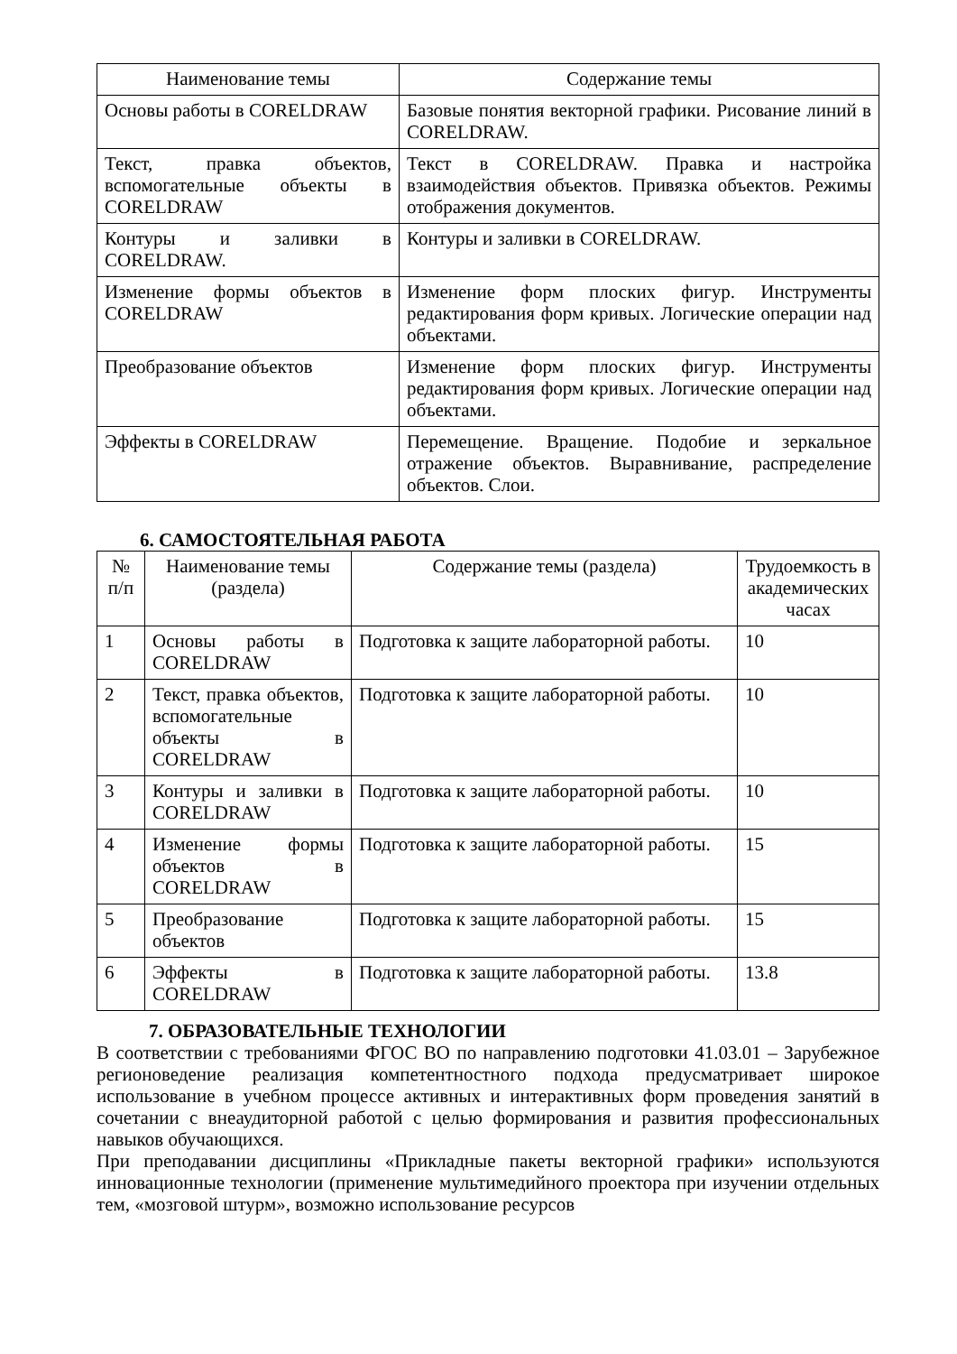| Наименование темы | Содержание темы |
| --- | --- |
| Основы работы в CORELDRAW | Базовые понятия векторной графики. Рисование линий в CORELDRAW. |
| Текст, правка объектов, вспомогательные объекты в CORELDRAW | Текст в CORELDRAW. Правка и настройка взаимодействия объектов. Привязка объектов. Режимы отображения документов. |
| Контуры и заливки в CORELDRAW. | Контуры и заливки в CORELDRAW. |
| Изменение формы объектов в CORELDRAW | Изменение форм плоских фигур. Инструменты редактирования форм кривых. Логические операции над объектами. |
| Преобразование объектов | Изменение форм плоских фигур. Инструменты редактирования форм кривых. Логические операции над объектами. |
| Эффекты в CORELDRAW | Перемещение. Вращение. Подобие и зеркальное отражение объектов. Выравнивание, распределение объектов. Слои. |
6. САМОСТОЯТЕЛЬНАЯ РАБОТА
| № п/п | Наименование темы (раздела) | Содержание темы (раздела) | Трудоемкость в академических часах |
| --- | --- | --- | --- |
| 1 | Основы работы в CORELDRAW | Подготовка к защите лабораторной работы. | 10 |
| 2 | Текст, правка объектов, вспомогательные объекты в CORELDRAW | Подготовка к защите лабораторной работы. | 10 |
| 3 | Контуры и заливки в CORELDRAW | Подготовка к защите лабораторной работы. | 10 |
| 4 | Изменение формы объектов в CORELDRAW | Подготовка к защите лабораторной работы. | 15 |
| 5 | Преобразование объектов | Подготовка к защите лабораторной работы. | 15 |
| 6 | Эффекты в CORELDRAW | Подготовка к защите лабораторной работы. | 13.8 |
7. ОБРАЗОВАТЕЛЬНЫЕ ТЕХНОЛОГИИ
В соответствии с требованиями ФГОС ВО по направлению подготовки 41.03.01 – Зарубежное регионоведение реализация компетентностного подхода предусматривает широкое использование в учебном процессе активных и интерактивных форм проведения занятий в сочетании с внеаудиторной работой с целью формирования и развития профессиональных навыков обучающихся.
При преподавании дисциплины «Прикладные пакеты векторной графики» используются инновационные технологии (применение мультимедийного проектора при изучении отдельных тем, «мозговой штурм», возможно использование ресурсов